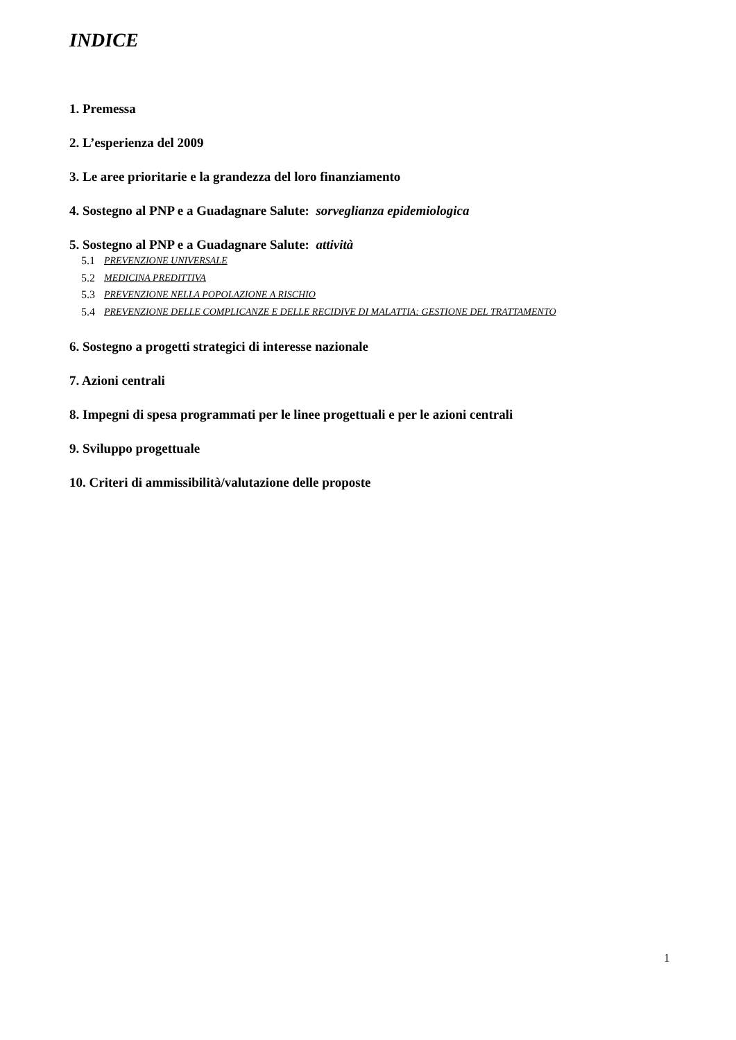INDICE
1. Premessa
2. L’esperienza del 2009
3. Le aree prioritarie e la grandezza del loro finanziamento
4. Sostegno al PNP e a Guadagnare Salute: sorveglianza epidemiologica
5. Sostegno al PNP e a Guadagnare Salute: attività
5.1 PREVENZIONE UNIVERSALE
5.2 MEDICINA PREDITTIVA
5.3 PREVENZIONE NELLA POPOLAZIONE A RISCHIO
5.4 PREVENZIONE DELLE COMPLICANZE E DELLE RECIDIVE DI MALATTIA: GESTIONE DEL TRATTAMENTO
6. Sostegno a progetti strategici di interesse nazionale
7. Azioni centrali
8. Impegni di spesa programmati per le linee progettuali e per le azioni centrali
9. Sviluppo progettuale
10. Criteri di ammissibilità/valutazione delle proposte
1